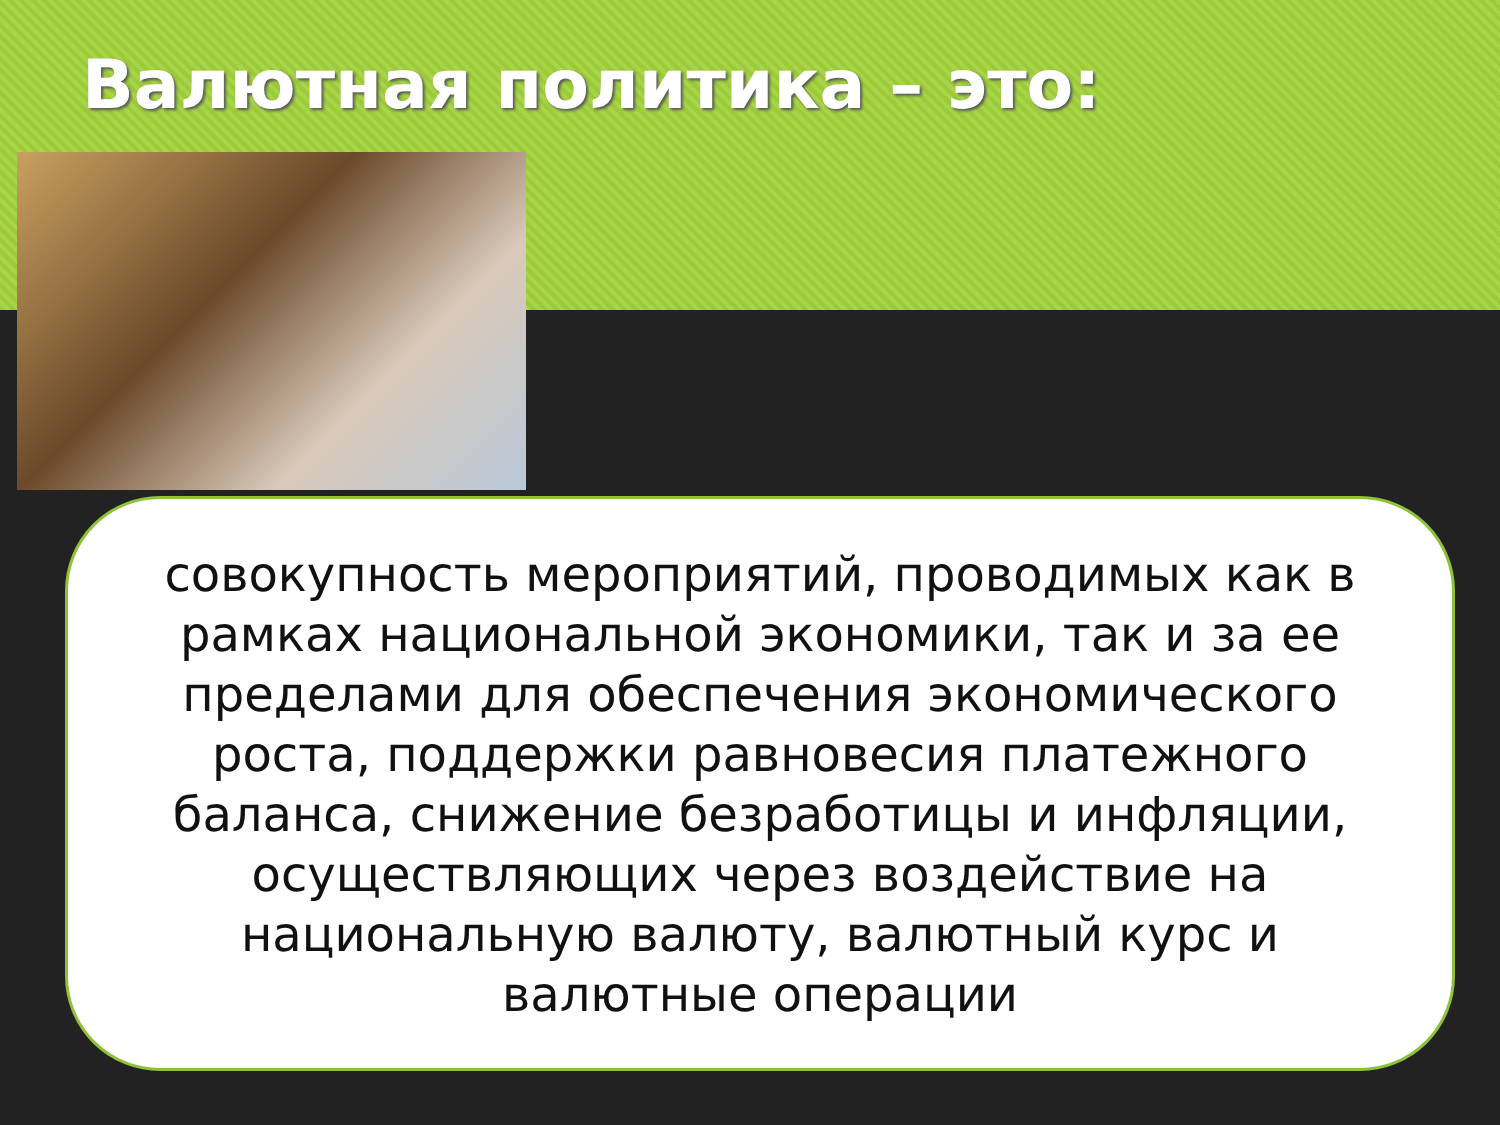Валютная политика – это:
совокупность мероприятий, проводимых как в рамках национальной экономики, так и за ее пределами для обеспечения экономического роста, поддержки равновесия платежного баланса, снижение безработицы и инфляции, осуществляющих через воздействие на национальную валюту, валютный курс и валютные операции